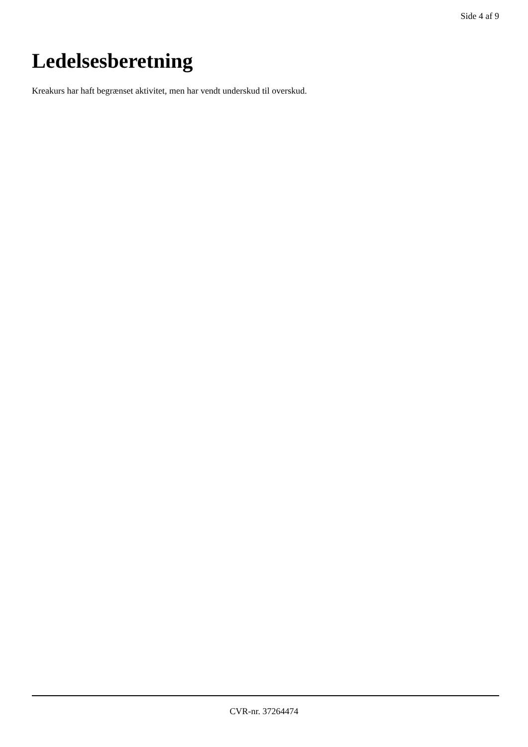Side 4 af 9
Ledelsesberetning
Kreakurs har haft begrænset aktivitet, men har vendt underskud til overskud.
CVR-nr. 37264474